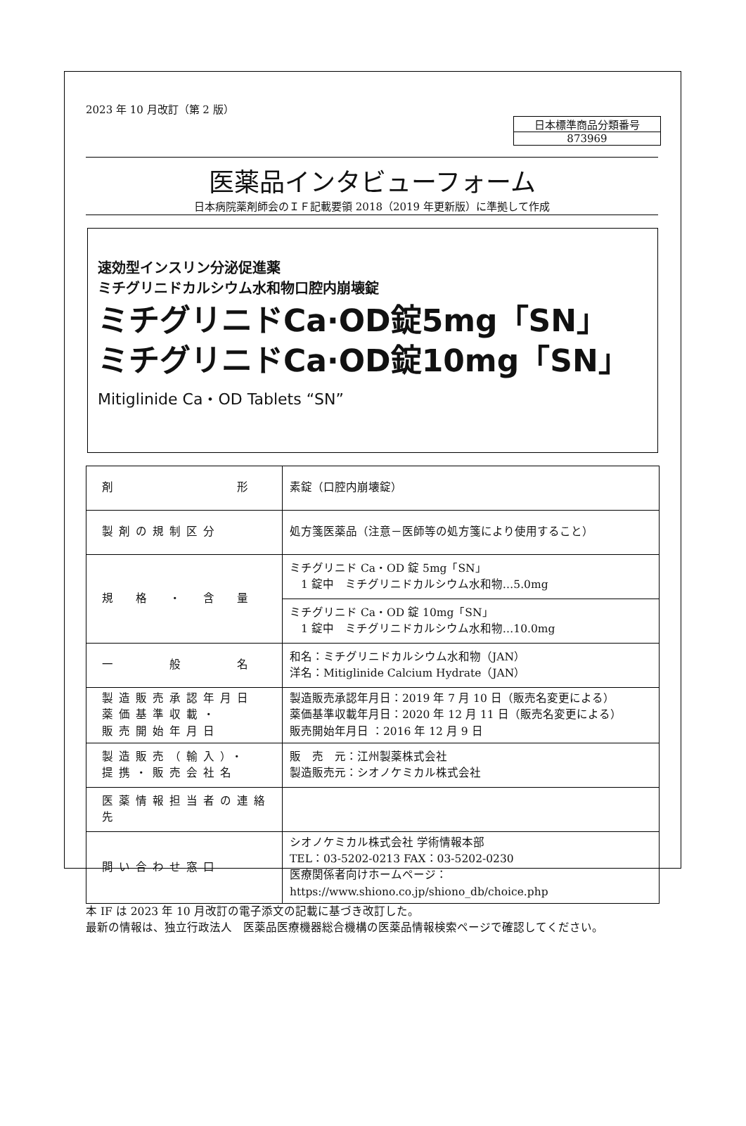2023 年 10 月改訂（第 2 版）
日本標準商品分類番号
873969
医薬品インタビューフォーム
日本病院薬剤師会のＩＦ記載要領 2018（2019 年更新版）に準拠して作成
速効型インスリン分泌促進薬
ミチグリニドカルシウム水和物口腔内崩壊錠
ミチグリニドCa·OD錠5mg「SN」
ミチグリニドCa·OD錠10mg「SN」
Mitiglinide Ca・OD Tablets “SN”
| 剤 形 | 素錠（口腔内崩壊錠） |
| 製剤の規制区分 | 処方箋医薬品（注意－医師等の処方箋により使用すること） |
| 規 格 ・ 含 量 | ミチグリニド Ca・OD 錠 5mg「SN」 1 錠中 ミチグリニドカルシウム水和物…5.0mg |
| | ミチグリニド Ca・OD 錠 10mg「SN」 1 錠中 ミチグリニドカルシウム水和物…10.0mg |
| 一 般 名 | 和名：ミチグリニドカルシウム水和物（JAN） 洋名：Mitiglinide Calcium Hydrate（JAN） |
| 製造販売承認年月日 薬価基準収載・ 販売開始年月日 | 製造販売承認年月日：2019 年 7 月 10 日（販売名変更による） 薬価基準収載年月日：2020 年 12 月 11 日（販売名変更による） 販売開始年月日 ：2016 年 12 月 9 日 |
| 製造販売（輸入）・ 提携・販売会社名 | 販 売 元：江州製薬株式会社 製造販売元：シオノケミカル株式会社 |
| 医薬情報担当者の連絡先 | |
| 問い合わせ窓口 | シオノケミカル株式会社 学術情報本部 TEL：03-5202-0213 FAX：03-5202-0230 医療関係者向けホームページ： https://www.shiono.co.jp/shiono_db/choice.php |
本 IF は 2023 年 10 月改訂の電子添文の記載に基づき改訂した。
最新の情報は、独立行政法人　医薬品医療機器総合機構の医薬品情報検索ページで確認してください。